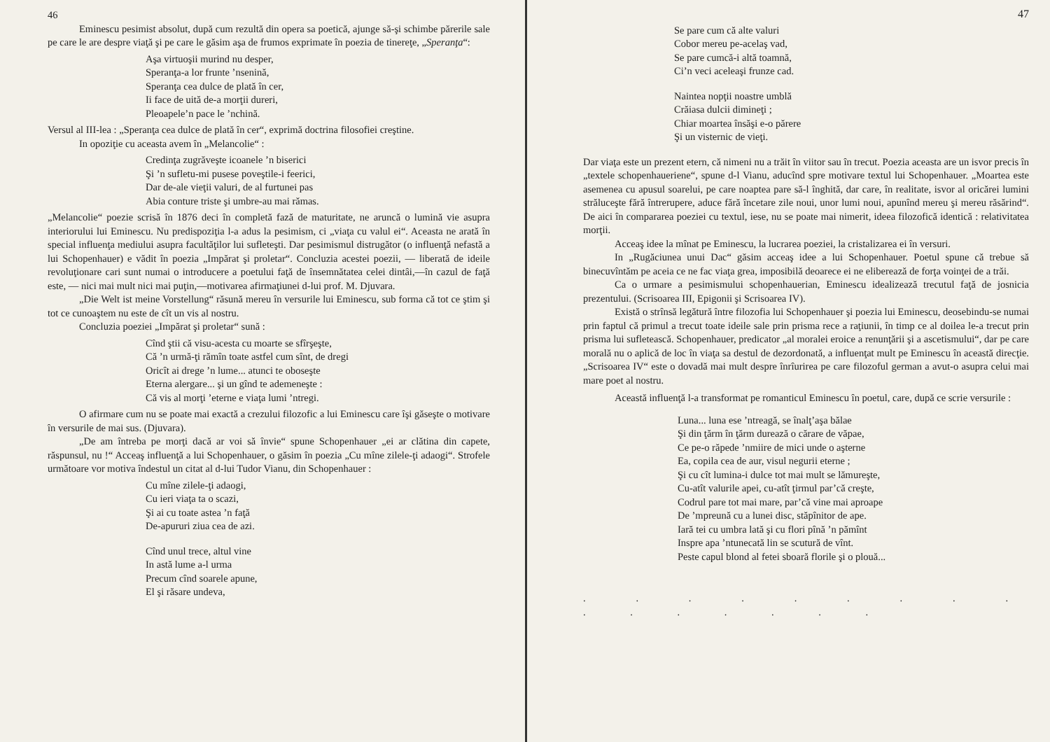46
Eminescu pesimist absolut, după cum rezultă din opera sa poetică, ajunge să-şi schimbe părerile sale pe care le are despre viaţă şi pe care le găsim aşa de frumos exprimate în poezia de tinereţe, „Speranţa“:
Aşa virtuoşii murind nu desper,
Speranţa-a lor frunte ’nsenină,
Speranţa cea dulce de plată în cer,
Ii face de uită de-a morţii dureri,
Pleoapele’n pace le ’nchină.
Versul al III-lea : „Speranţa cea dulce de plată în cer“, exprimă doctrina filosofiei creştine.
In opoziţie cu aceasta avem în „Melancolie“ :
Credinţa zugrăveşte icoanele ’n biserici
Şi ’n sufletu-mi pusese poveştile-i feerici,
Dar de-ale vieţii valuri, de al furtunei pas
Abia conture triste şi umbre-au mai rămas.
„Melancolie“ poezie scrisă în 1876 deci în completă fază de maturitate, ne aruncă o lumină vie asupra interiorului lui Eminescu. Nu predispoziţia l-a adus la pesimism, ci „viaţa cu valul ei“. Aceasta ne arată în special influenţa mediului asupra facultăţilor lui sufleteşti. Dar pesimismul distrugător (o influenţă nefastă a lui Schopenhauer) e vădit în poezia „Impărat şi proletar“. Concluzia acestei poezii, — liberată de ideile revoluţionare cari sunt numai o introducere a poetului faţă de însemnătatea celei dintâi,—în cazul de faţă este, — nici mai mult nici mai puţin,—motivarea afirmaţiunei d-lui prof. M. Djuvara.
„Die Welt ist meine Vorstellung“ răsună mereu în versurile lui Eminescu, sub forma că tot ce ştim şi tot ce cunoaştem nu este de cît un vis al nostru.
Concluzia poeziei „Impărat şi proletar“ sună :
Cînd ştii că visu-acesta cu moarte se sfîrşeşte,
Că ’n urmă-ţi rămîn toate astfel cum sînt, de dregi
Oricît ai drege ’n lume... atunci te oboseşte
Eterna alergare... şi un gînd te ademeneşte :
Că vis al morţi ’eterne e viaţa lumi ’ntregi.
O afirmare cum nu se poate mai exactă a crezului filozofic a lui Eminescu care îşi găseşte o motivare în versurile de mai sus. (Djuvara).
„De am întreba pe morţi dacă ar voi să învie“ spune Schopenhauer „ei ar clătina din capete, răspunsul, nu !“ Acceaş influenţă a lui Schopenhauer, o găsim în poezia „Cu mîne zilele-ţi adaogi“. Strofele următoare vor motiva îndestul un citat al d-lui Tudor Vianu, din Schopenhauer :
Cu mîne zilele-ţi adaogi,
Cu ieri viaţa ta o scazi,
Şi ai cu toate astea ’n faţă
De-apururi ziua cea de azi.
Cînd unul trece, altul vine
In astă lume a-l urma
Precum cînd soarele apune,
El şi răsare undeva,
47
Se pare cum că alte valuri
Cobor mereu pe-acelaş vad,
Se pare cumcă-i altă toamnă,
Ci’n veci aceleaşi frunze cad.
Naintea nopţii noastre umblă
Crăiasa dulcii dimineţi ;
Chiar moartea însăşi e-o părere
Şi un visternic de vieţi.
Dar viaţa este un prezent etern, că nimeni nu a trăit în viitor sau în trecut. Poezia aceasta are un isvor precis în „textele schopenhaueriene“, spune d-l Vianu, aducînd spre motivare textul lui Schopenhauer. „Moartea este asemenea cu apusul soarelui, pe care noaptea pare să-l înghită, dar care, în realitate, isvor al oricărei lumini străluceşte fără întrerupere, aduce fără încetare zile noui, unor lumi noui, apunînd mereu şi mereu răsărind“. De aici în compararea poeziei cu textul, iese, nu se poate mai nimerit, ideea filozofică identică : relativitatea morţii.
Acceaş idee la mînat pe Eminescu, la lucrarea poeziei, la cristalizarea ei în versuri.
In „Rugăciunea unui Dac“ găsim acceaş idee a lui Schopenhauer. Poetul spune că trebue să binecuvîntăm pe aceia ce ne fac viaţa grea, imposibilă deoarece ei ne eliberează de forţa voinţei de a trăi.
Ca o urmare a pesimismului schopenhauerian, Eminescu idealizează trecutul faţă de josnicia prezentului. (Scrisoarea III, Epigonii şi Scrisoarea IV).
Există o strînsă legătură între filozofia lui Schopenhauer şi poezia lui Eminescu, deosebindu-se numai prin faptul că primul a trecut toate ideile sale prin prisma rece a raţiunii, în timp ce al doilea le-a trecut prin prisma lui sufletească. Schopenhauer, predicator „al moralei eroice a renunţării şi a ascetismului“, dar pe care morală nu o aplică de loc în viaţa sa destul de dezordonată, a influenţat mult pe Eminescu în această direcţie. „Scrisoarea IV“ este o dovadă mai mult despre înrîurirea pe care filozoful german a avut-o asupra celui mai mare poet al nostru.
Această influenţă l-a transformat pe romanticul Eminescu în poetul, care, după ce scrie versurile :
Luna... luna ese ’ntreagă, se înalţ’aşa bălae
Şi din ţărm în ţărm durează o cărare de văpae,
Ce pe-o răpede ’nmiire de mici unde o aşterne
Ea, copila cea de aur, visul negurii eterne ;
Şi cu cît lumina-i dulce tot mai mult se lămureşte,
Cu-atît valurile apei, cu-atît ţirmul par’că creşte,
Codrul pare tot mai mare, par’că vine mai aproape
De ’mpreună cu a lunei disc, stăpînitor de ape.
Iară tei cu umbra lată şi cu flori pînă ’n pămînt
Inspre apa ’ntunecată lin se scutură de vînt.
Peste capul blond al fetei sboară florile şi o plouă...
. . . . . . . . . . . . . . . .